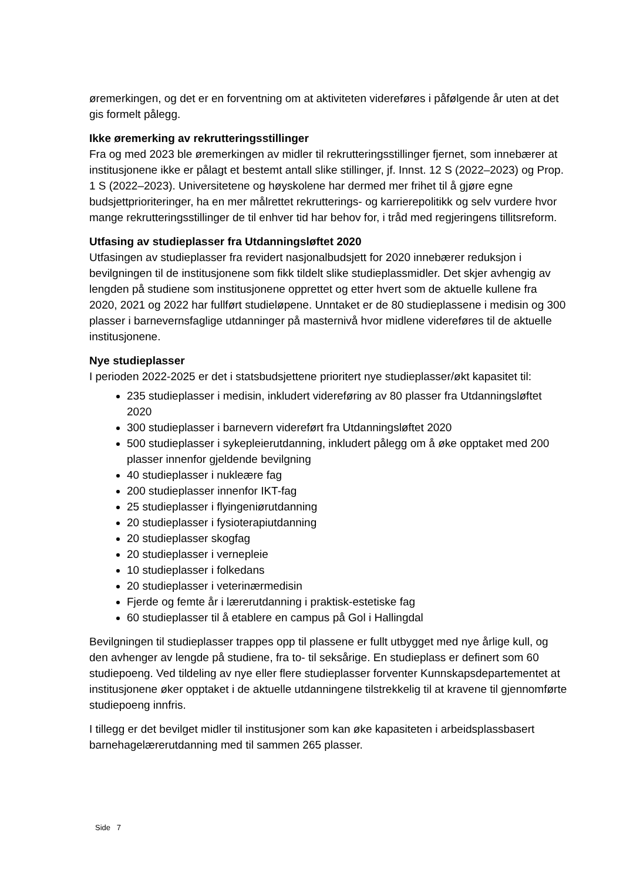øremerkingen, og det er en forventning om at aktiviteten videreføres i påfølgende år uten at det gis formelt pålegg.
Ikke øremerking av rekrutteringsstillinger
Fra og med 2023 ble øremerkingen av midler til rekrutteringsstillinger fjernet, som innebærer at institusjonene ikke er pålagt et bestemt antall slike stillinger, jf. Innst. 12 S (2022–2023) og Prop. 1 S (2022–2023). Universitetene og høyskolene har dermed mer frihet til å gjøre egne budsjettprioriteringer, ha en mer målrettet rekrutterings- og karrierepolitikk og selv vurdere hvor mange rekrutteringsstillinger de til enhver tid har behov for, i tråd med regjeringens tillitsreform.
Utfasing av studieplasser fra Utdanningsløftet 2020
Utfasingen av studieplasser fra revidert nasjonalbudsjett for 2020 innebærer reduksjon i bevilgningen til de institusjonene som fikk tildelt slike studieplassmidler. Det skjer avhengig av lengden på studiene som institusjonene opprettet og etter hvert som de aktuelle kullene fra 2020, 2021 og 2022 har fullført studieløpene. Unntaket er de 80 studieplassene i medisin og 300 plasser i barnevernsfaglige utdanninger på masternivå hvor midlene videreføres til de aktuelle institusjonene.
Nye studieplasser
I perioden 2022-2025 er det i statsbudsjettene prioritert nye studieplasser/økt kapasitet til:
235 studieplasser i medisin, inkludert videreføring av 80 plasser fra Utdanningsløftet 2020
300 studieplasser i barnevern videreført fra Utdanningsløftet 2020
500 studieplasser i sykepleierutdanning, inkludert pålegg om å øke opptaket med 200 plasser innenfor gjeldende bevilgning
40 studieplasser i nukleære fag
200 studieplasser innenfor IKT-fag
25 studieplasser i flyingeniørutdanning
20 studieplasser i fysioterapiutdanning
20 studieplasser skogfag
20 studieplasser i vernepleie
10 studieplasser i folkedans
20 studieplasser i veterinærmedisin
Fjerde og femte år i lærerutdanning i praktisk-estetiske fag
60 studieplasser til å etablere en campus på Gol i Hallingdal
Bevilgningen til studieplasser trappes opp til plassene er fullt utbygget med nye årlige kull, og den avhenger av lengde på studiene, fra to- til seksårige. En studieplass er definert som 60 studiepoeng. Ved tildeling av nye eller flere studieplasser forventer Kunnskapsdepartementet at institusjonene øker opptaket i de aktuelle utdanningene tilstrekkelig til at kravene til gjennomførte studiepoeng innfris.
I tillegg er det bevilget midler til institusjoner som kan øke kapasiteten i arbeidsplassbasert barnehagelærerutdanning med til sammen 265 plasser.
Side 7